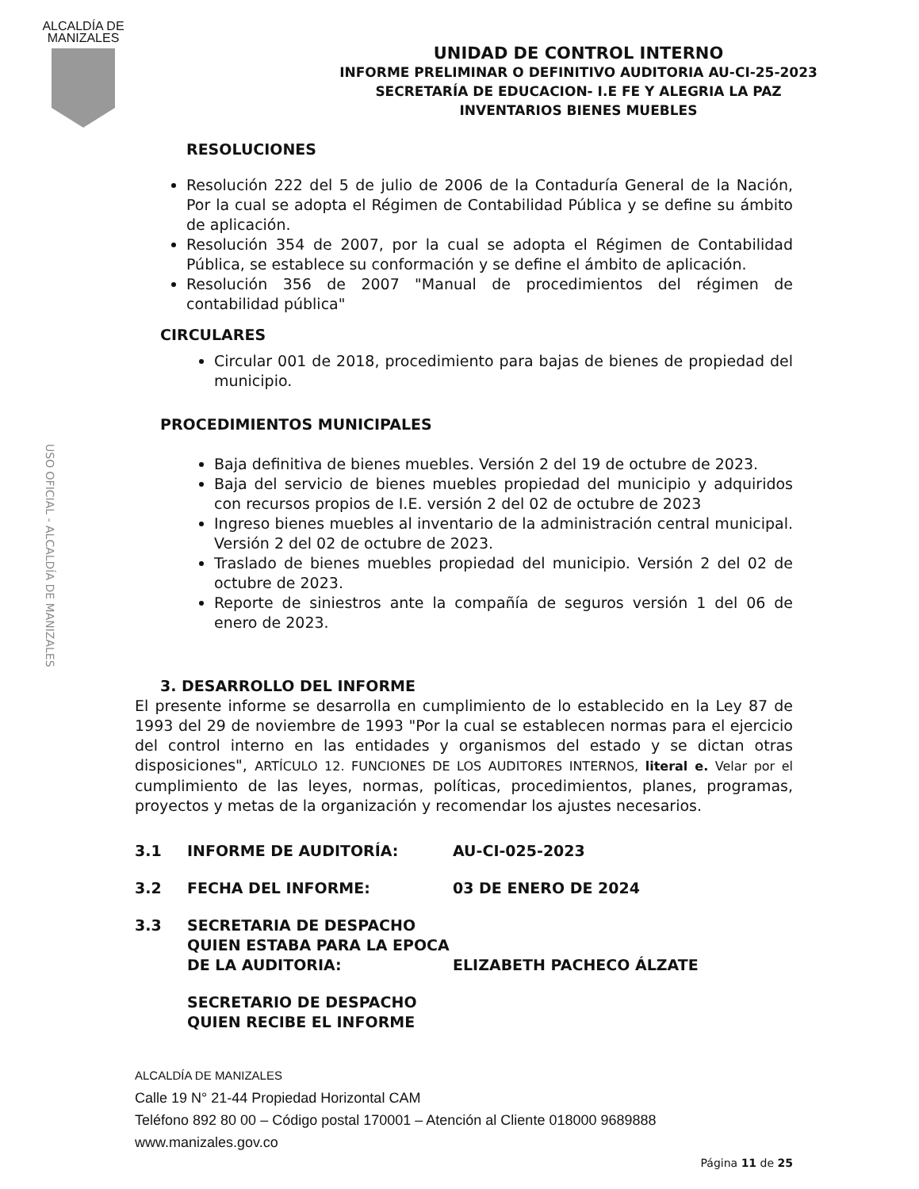ALCALDÍA DE
MANIZALES
USO OFICIAL - ALCALDÍA DE MANIZALES
UNIDAD DE CONTROL INTERNO
INFORME PRELIMINAR O DEFINITIVO AUDITORIA AU-CI-25-2023
SECRETARÍA DE EDUCACION- I.E FE Y ALEGRIA LA PAZ
INVENTARIOS BIENES MUEBLES
RESOLUCIONES
Resolución 222 del 5 de julio de 2006 de la Contaduría General de la Nación, Por la cual se adopta el Régimen de Contabilidad Pública y se define su ámbito de aplicación.
Resolución 354 de 2007, por la cual se adopta el Régimen de Contabilidad Pública, se establece su conformación y se define el ámbito de aplicación.
Resolución 356 de 2007 "Manual de procedimientos del régimen de contabilidad pública"
CIRCULARES
Circular 001 de 2018, procedimiento para bajas de bienes de propiedad del municipio.
PROCEDIMIENTOS MUNICIPALES
Baja definitiva de bienes muebles. Versión 2 del 19 de octubre de 2023.
Baja del servicio de bienes muebles propiedad del municipio y adquiridos con recursos propios de I.E. versión 2 del 02 de octubre de 2023
Ingreso bienes muebles al inventario de la administración central municipal. Versión 2 del 02 de octubre de 2023.
Traslado de bienes muebles propiedad del municipio. Versión 2 del 02 de octubre de 2023.
Reporte de siniestros ante la compañía de seguros versión 1 del 06 de enero de 2023.
3. DESARROLLO DEL INFORME
El presente informe se desarrolla en cumplimiento de lo establecido en la Ley 87 de 1993 del 29 de noviembre de 1993 "Por la cual se establecen normas para el ejercicio del control interno en las entidades y organismos del estado y se dictan otras disposiciones", ARTÍCULO 12. FUNCIONES DE LOS AUDITORES INTERNOS, literal e. Velar por el cumplimiento de las leyes, normas, políticas, procedimientos, planes, programas, proyectos y metas de la organización y recomendar los ajustes necesarios.
3.1 INFORME DE AUDITORÍA: AU-CI-025-2023
3.2 FECHA DEL INFORME: 03 DE ENERO DE 2024
3.3 SECRETARIA DE DESPACHO QUIEN ESTABA PARA LA EPOCA DE LA AUDITORIA: ELIZABETH PACHECO ÁLZATE
SECRETARIO DE DESPACHO QUIEN RECIBE EL INFORME
ALCALDÍA DE MANIZALES
Calle 19 N° 21-44 Propiedad Horizontal CAM
Teléfono 892 80 00 – Código postal 170001 – Atención al Cliente 018000 9689888
www.manizales.gov.co
Página 11 de 25